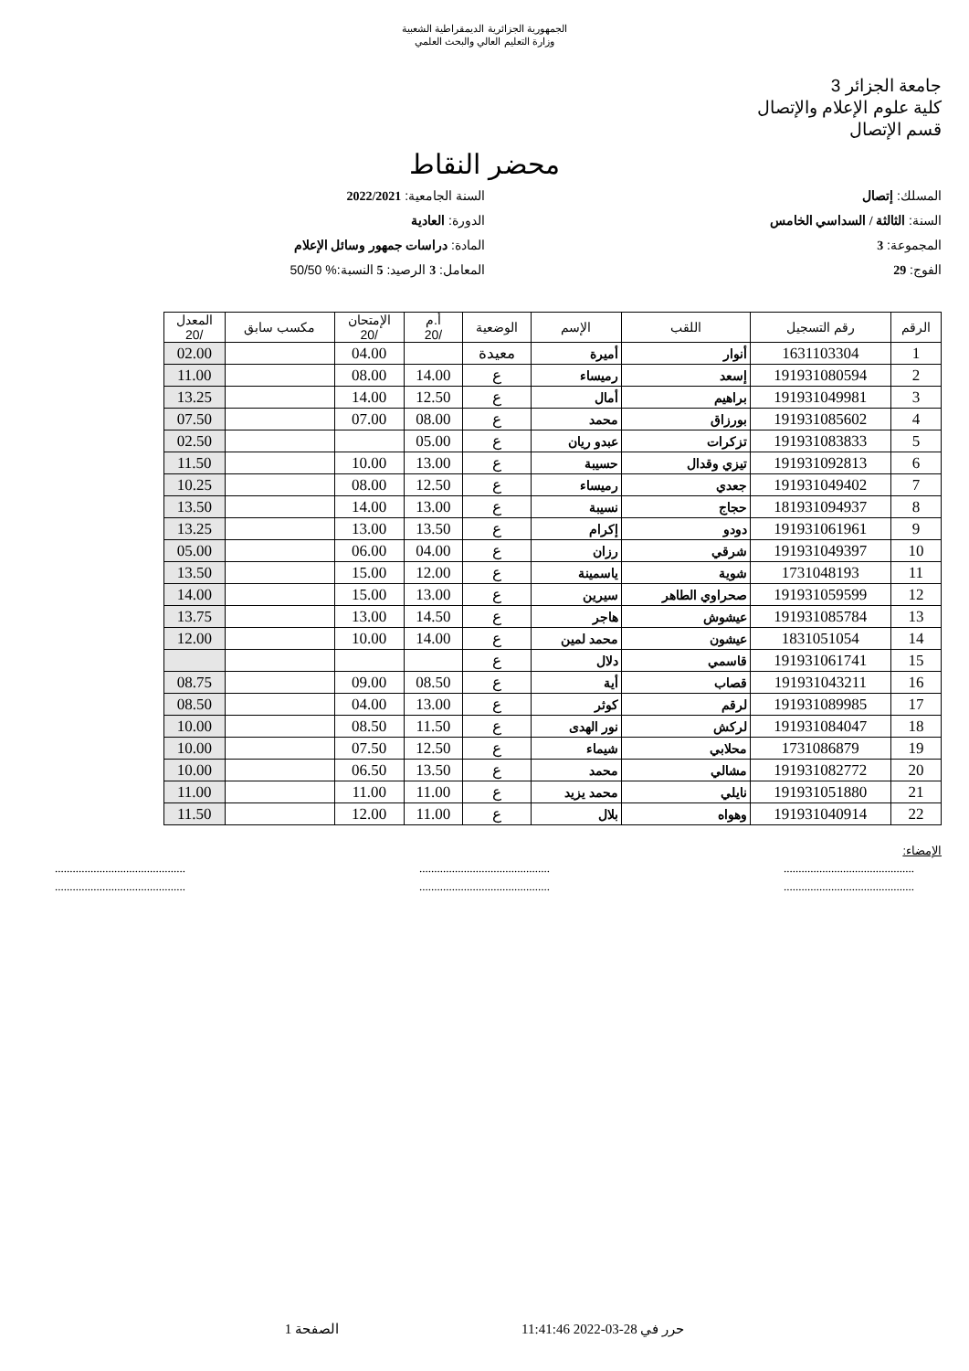الجمهورية الجزائرية الديمقراطية الشعبية
وزارة التعليم العالي والبحث العلمي
جامعة الجزائر 3
كلية علوم الإعلام والإتصال
قسم الإتصال
محضر النقاط
المسلك: إتصال
السنة الجامعية: 2022/2021
السنة: الثالثة / السداسي الخامس
الدورة: العادية
المجموعة: 3
المادة: دراسات جمهور وسائل الإعلام
الفوج: 29
المعامل: 3 الرصيد: 5 النسبة:% 50/50
| الرقم | رقم التسجيل | اللقب | الإسم | الوضعية | أ.م /20 | الإمتحان /20 | مكسب سابق | المعدل /20 |
| --- | --- | --- | --- | --- | --- | --- | --- | --- |
| 1 | 1631103304 | أنوار | أميرة | معيدة | | 04.00 | | 02.00 |
| 2 | 191931080594 | إسعد | رميساء | ع | 14.00 | 08.00 | | 11.00 |
| 3 | 191931049981 | براهيم | أمال | ع | 12.50 | 14.00 | | 13.25 |
| 4 | 191931085602 | بورزاق | محمد | ع | 08.00 | 07.00 | | 07.50 |
| 5 | 191931083833 | تزكرات | عبدو ريان | ع | 05.00 | | | 02.50 |
| 6 | 191931092813 | تيزي وقدال | حسيبة | ع | 13.00 | 10.00 | | 11.50 |
| 7 | 191931049402 | جعدي | رميساء | ع | 12.50 | 08.00 | | 10.25 |
| 8 | 181931094937 | حجاج | نسيبة | ع | 13.00 | 14.00 | | 13.50 |
| 9 | 191931061961 | دودو | إكرام | ع | 13.50 | 13.00 | | 13.25 |
| 10 | 191931049397 | شرقي | رزان | ع | 04.00 | 06.00 | | 05.00 |
| 11 | 1731048193 | شوية | ياسمينة | ع | 12.00 | 15.00 | | 13.50 |
| 12 | 191931059599 | صحراوي الطاهر | سيرين | ع | 13.00 | 15.00 | | 14.00 |
| 13 | 191931085784 | عيشوش | هاجر | ع | 14.50 | 13.00 | | 13.75 |
| 14 | 1831051054 | عيشون | محمد لمين | ع | 14.00 | 10.00 | | 12.00 |
| 15 | 191931061741 | قاسمي | دلال | ع | | | | |
| 16 | 191931043211 | قصاب | أية | ع | 08.50 | 09.00 | | 08.75 |
| 17 | 191931089985 | لرقم | كوثر | ع | 13.00 | 04.00 | | 08.50 |
| 18 | 191931084047 | لركش | نور الهدى | ع | 11.50 | 08.50 | | 10.00 |
| 19 | 1731086879 | محلابي | شيماء | ع | 12.50 | 07.50 | | 10.00 |
| 20 | 191931082772 | مشالي | محمد | ع | 13.50 | 06.50 | | 10.00 |
| 21 | 191931051880 | نايلي | محمد يزيد | ع | 11.00 | 11.00 | | 11.00 |
| 22 | 191931040914 | وهواه | بلال | ع | 11.00 | 12.00 | | 11.50 |
الإمضاء:
............................................ ............................................ ............................................
............................................ ............................................ ............................................
حرر في 28-03-2022 11:41:46 الصفحة 1